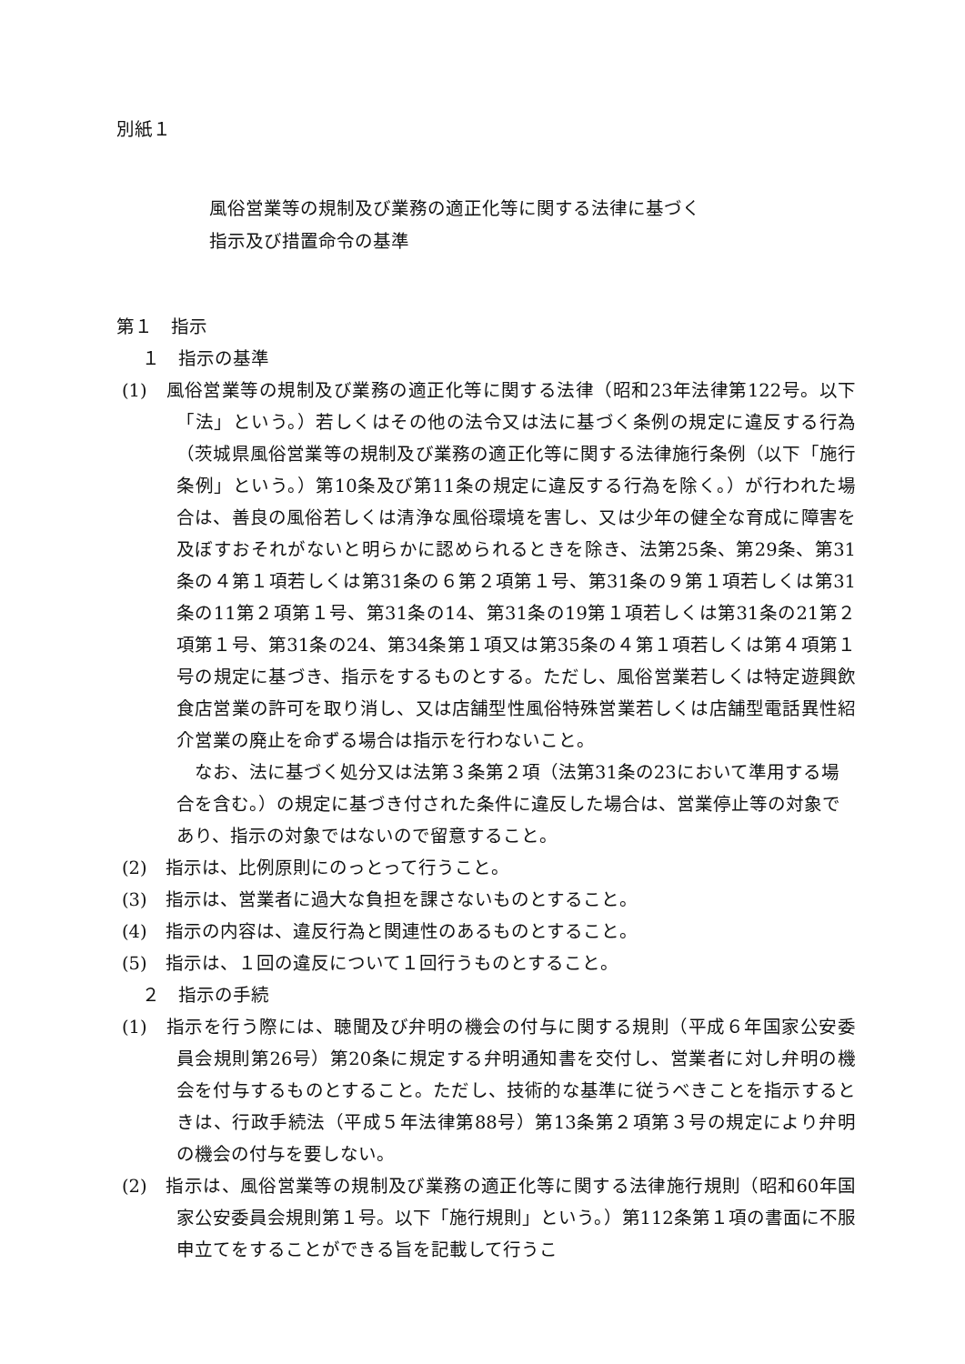別紙１
風俗営業等の規制及び業務の適正化等に関する法律に基づく
指示及び措置命令の基準
第１　指示
１　指示の基準
(1)　風俗営業等の規制及び業務の適正化等に関する法律（昭和23年法律第122号。以下「法」という。）若しくはその他の法令又は法に基づく条例の規定に違反する行為（茨城県風俗営業等の規制及び業務の適正化等に関する法律施行条例（以下「施行条例」という。）第10条及び第11条の規定に違反する行為を除く。）が行われた場合は、善良の風俗若しくは清浄な風俗環境を害し、又は少年の健全な育成に障害を及ぼすおそれがないと明らかに認められるときを除き、法第25条、第29条、第31条の４第１項若しくは第31条の６第２項第１号、第31条の９第１項若しくは第31条の11第２項第１号、第31条の14、第31条の19第１項若しくは第31条の21第２項第１号、第31条の24、第34条第１項又は第35条の４第１項若しくは第４項第１号の規定に基づき、指示をするものとする。ただし、風俗営業若しくは特定遊興飲食店営業の許可を取り消し、又は店舗型性風俗特殊営業若しくは店舗型電話異性紹介営業の廃止を命ずる場合は指示を行わないこと。
なお、法に基づく処分又は法第３条第２項（法第31条の23において準用する場合を含む。）の規定に基づき付された条件に違反した場合は、営業停止等の対象であり、指示の対象ではないので留意すること。
(2)　指示は、比例原則にのっとって行うこと。
(3)　指示は、営業者に過大な負担を課さないものとすること。
(4)　指示の内容は、違反行為と関連性のあるものとすること。
(5)　指示は、１回の違反について１回行うものとすること。
２　指示の手続
(1)　指示を行う際には、聴聞及び弁明の機会の付与に関する規則（平成６年国家公安委員会規則第26号）第20条に規定する弁明通知書を交付し、営業者に対し弁明の機会を付与するものとすること。ただし、技術的な基準に従うべきことを指示するときは、行政手続法（平成５年法律第88号）第13条第２項第３号の規定により弁明の機会の付与を要しない。
(2)　指示は、風俗営業等の規制及び業務の適正化等に関する法律施行規則（昭和60年国家公安委員会規則第１号。以下「施行規則」という。）第112条第１項の書面に不服申立てをすることができる旨を記載して行うこ